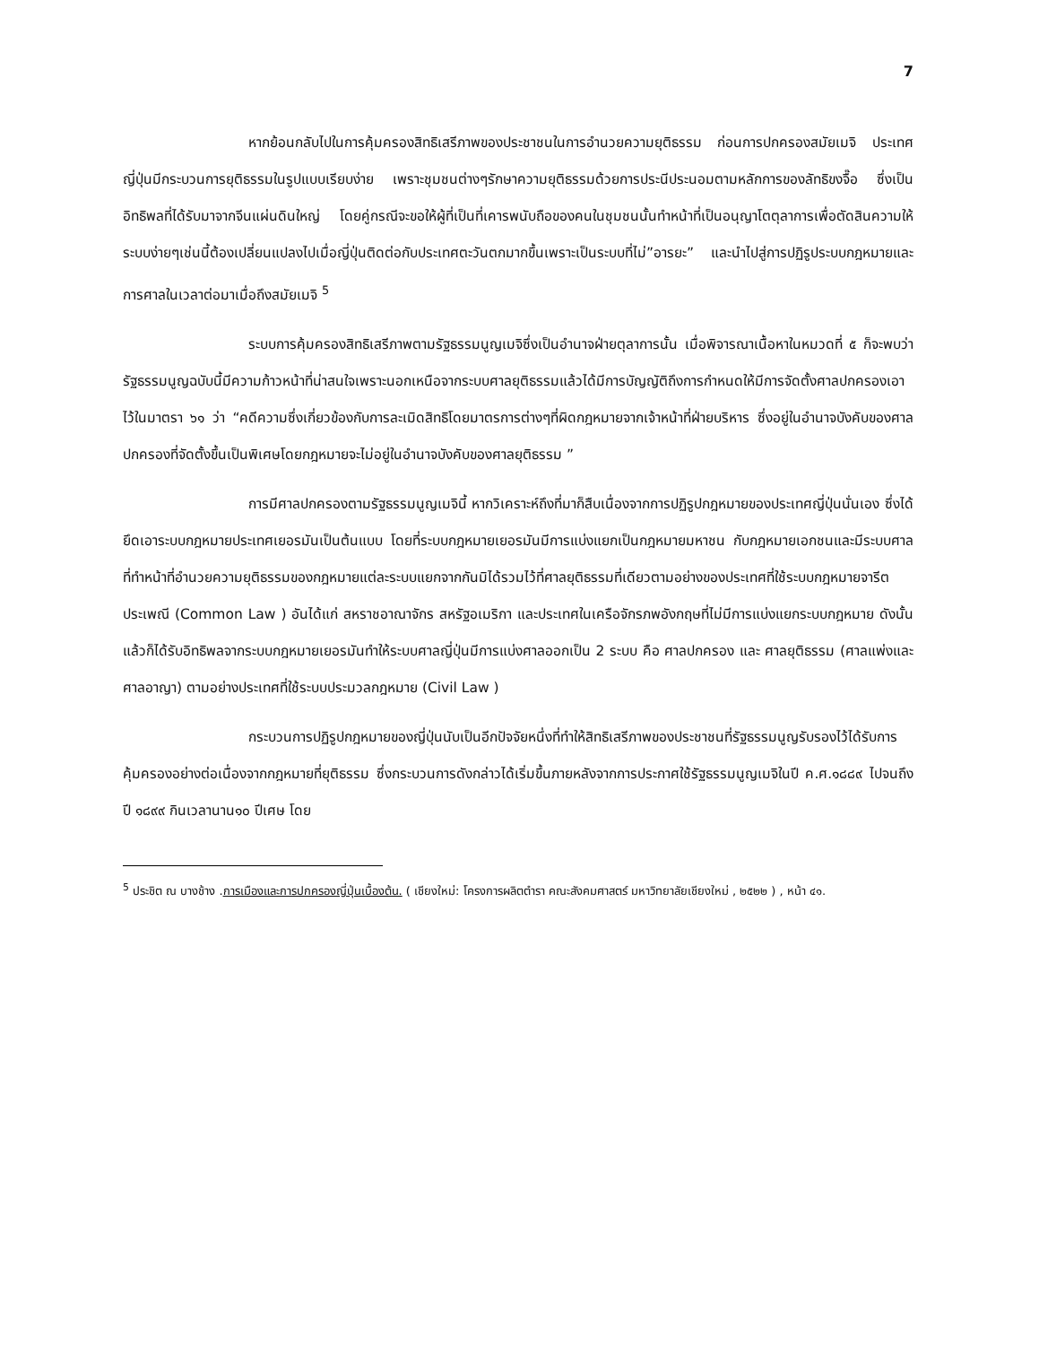7
หากย้อนกลับไปในการคุ้มครองสิทธิเสรีภาพของประชาชนในการอำนวยความยุติธรรม ก่อนการปกครองสมัยเมจิ ประเทศญี่ปุ่นมีกระบวนการยุติธรรมในรูปแบบเรียบง่าย เพราะชุมชนต่างๆรักษาความยุติธรรมด้วยการประนีประนอมตามหลักการของลัทธิขงจื๊อ ซึ่งเป็นอิทธิพลที่ได้รับมาจากจีนแผ่นดินใหญ่ โดยคู่กรณีจะขอให้ผู้ที่เป็นที่เคารพนับถือของคนในชุมชนนั้นทำหน้าที่เป็นอนุญาโตตุลาการเพื่อตัดสินความให้ ระบบง่ายๆเช่นนี้ต้องเปลี่ยนแปลงไปเมื่อญี่ปุ่นติดต่อกับประเทศตะวันตกมากขึ้นเพราะเป็นระบบที่ไม่”อารยะ” และนำไปสู่การปฏิรูประบบกฎหมายและการศาลในเวลาต่อมาเมื่อถึงสมัยเมจิ <sup>5</sup>
ระบบการคุ้มครองสิทธิเสรีภาพตามรัฐธรรมนูญเมจิซึ่งเป็นอำนาจฝ่ายตุลาการนั้น เมื่อพิจารณาเนื้อหาในหมวดที่ ๕ ก็จะพบว่ารัฐธรรมนูญฉบับนี้มีความก้าวหน้าที่น่าสนใจเพราะนอกเหนือจากระบบศาลยุติธรรมแล้วได้มีการบัญญัติถึงการกำหนดให้มีการจัดตั้งศาลปกครองเอาไว้ในมาตรา ๖๑ ว่า “คดีความซึ่งเกี่ยวข้องกับการละเมิดสิทธิโดยมาตรการต่างๆที่ผิดกฎหมายจากเจ้าหน้าที่ฝ่ายบริหาร ซึ่งอยู่ในอำนาจบังคับของศาลปกครองที่จัดตั้งขึ้นเป็นพิเศษโดยกฎหมายจะไม่อยู่ในอำนาจบังคับของศาลยุติธรรม ”
การมีศาลปกครองตามรัฐธรรมนูญเมจินี้ หากวิเคราะห์ถึงที่มาก็สืบเนื่องจากการปฏิรูปกฎหมายของประเทศญี่ปุ่นนั่นเอง ซึ่งได้ยึดเอาระบบกฎหมายประเทศเยอรมันเป็นต้นแบบ โดยที่ระบบกฎหมายเยอรมันมีการแบ่งแยกเป็นกฎหมายมหาชน กับกฎหมายเอกชนและมีระบบศาลที่ทำหน้าที่อำนวยความยุติธรรมของกฎหมายแต่ละระบบแยกจากกันมิได้รวมไว้ที่ศาลยุติธรรมที่เดียวตามอย่างของประเทศที่ใช้ระบบกฎหมายจารีตประเพณี (Common Law ) อันได้แก่ สหราชอาณาจักร สหรัฐอเมริกา และประเทศในเครือจักรภพอังกฤษที่ไม่มีการแบ่งแยกระบบกฎหมาย ดังนั้นแล้วก็ได้รับอิทธิพลจากระบบกฎหมายเยอรมันทำให้ระบบศาลญี่ปุ่นมีการแบ่งศาลออกเป็น 2 ระบบ คือ ศาลปกครอง และ ศาลยุติธรรม (ศาลแพ่งและศาลอาญา) ตามอย่างประเทศที่ใช้ระบบประมวลกฎหมาย (Civil Law )
กระบวนการปฏิรูปกฎหมายของญี่ปุ่นนับเป็นอีกปัจจัยหนึ่งที่ทำให้สิทธิเสรีภาพของประชาชนที่รัฐธรรมนูญรับรองไว้ได้รับการคุ้มครองอย่างต่อเนื่องจากกฎหมายที่ยุติธรรม ซึ่งกระบวนการดังกล่าวได้เริ่มขึ้นภายหลังจากการประกาศใช้รัฐธรรมนูญเมจิในปี ค.ศ.๑๘๘๙ ไปจนถึงปี ๑๘๙๙ กินเวลานาน๑๐ ปีเศษ โดย
<sup>5</sup> ประชิต ณ บางช้าง .การเมืองและการปกครองญี่ปุ่นเบื้องต้น. ( เชียงใหม่: โครงการผลิตตำรา คณะสังคมศาสตร์ มหาวิทยาลัยเชียงใหม่ , ๒๕๒๒ ) , หน้า ๔๑.